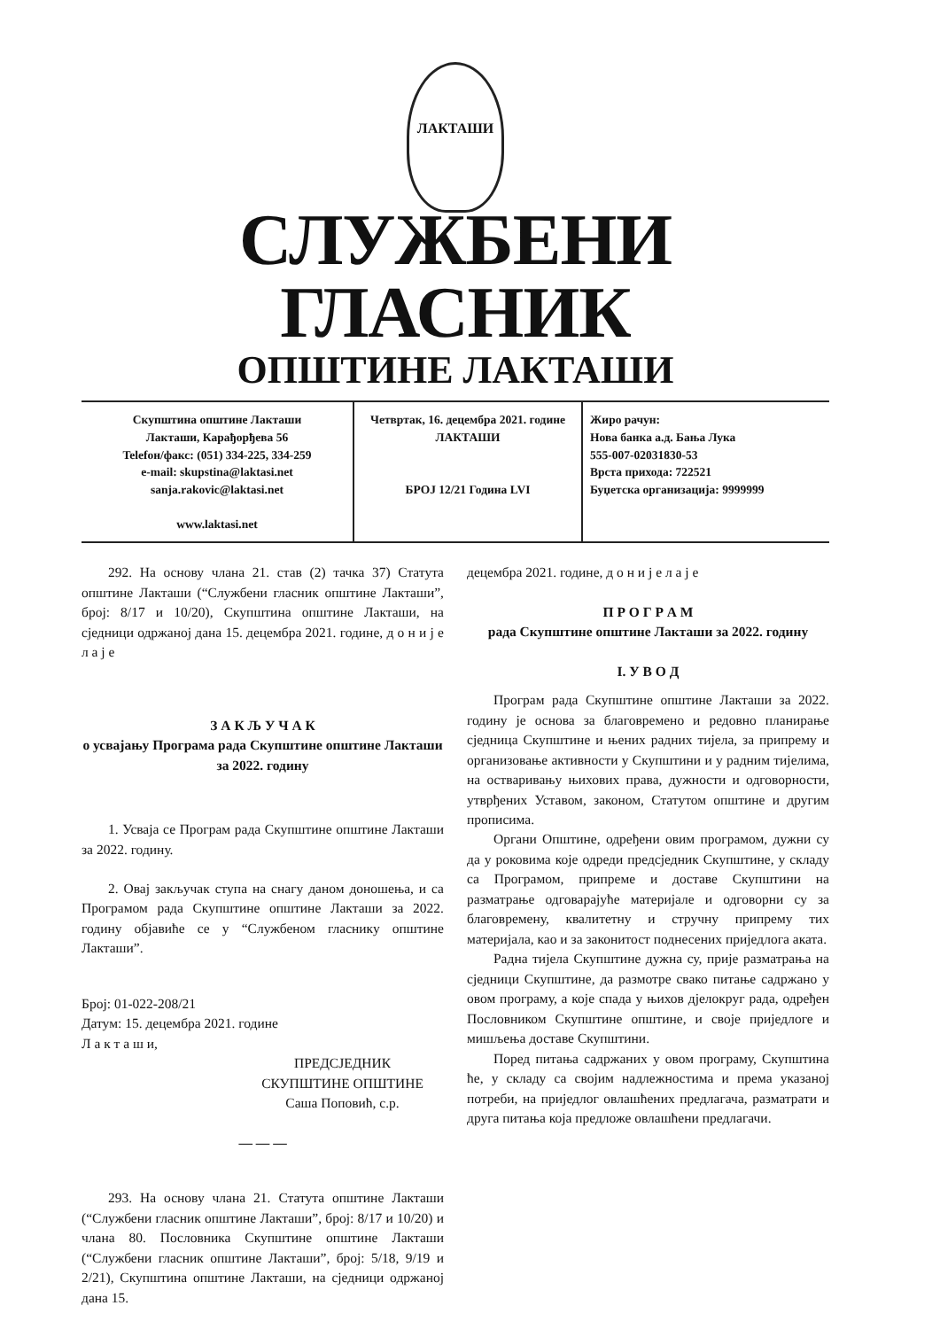ЛАКТАШИ
СЛУЖБЕНИ ГЛАСНИК
ОПШТИНЕ ЛАКТАШИ
Скупштина општине Лакташи
Лакташи, Карађорђева 56
Telefoн/факс: (051) 334-225, 334-259
e-mail: skupstina@laktasi.net
sanja.rakovic@laktasi.net
www.laktasi.net
Четвртак, 16. децембра 2021. године
ЛАКТАШИ
БРОЈ 12/21 Година LVI
Жиро рачун:
Нова банка а.д. Бања Лука
555-007-02031830-53
Врста прихода: 722521
Буџетска организација: 9999999
292. На основу члана 21. став (2) тачка 37) Статута општине Лакташи (“Службени гласник општине Лакташи”, број: 8/17 и 10/20), Скупштина општине Лакташи, на сједници одржаној дана 15. децембра 2021. године, д о н и ј е л а ј е
З А К Љ У Ч А К
о усвајању Програма рада Скупштине општине Лакташи за 2022. годину
1. Усваја се Програм рада Скупштине општине Лакташи за 2022. годину.
2. Овај закључак ступа на снагу даном доношења, и са Програмом рада Скупштине општине Лакташи за 2022. годину објавиће се у “Службеном гласнику општине Лакташи”.
Број: 01-022-208/21
Датум: 15. децембра 2021. године
Л а к т а ш и,
ПРЕДСЈЕДНИК
СКУПШТИНЕ ОПШТИНЕ
Саша Поповић, с.р.
— — —
293. На основу члана 21. Статута општине Лакташи (“Службени гласник општине Лакташи”, број: 8/17 и 10/20) и члана 80. Пословника Скупштине општине Лакташи (“Службени гласник општине Лакташи”, број: 5/18, 9/19 и 2/21), Скупштина општине Лакташи, на сједници одржаној дана 15.
децембра 2021. године, д о н и ј е л а ј е
П Р О Г Р А М
рада Скупштине општине Лакташи за 2022. годину
I. У В О Д
Програм рада Скупштине општине Лакташи за 2022. годину је основа за благовремено и редовно планирање сједница Скупштине и њених радних тијела, за припрему и организовање активности у Скупштини и у радним тијелима, на остваривању њихових права, дужности и одговорности, утврђених Уставом, законом, Статутом општине и другим прописима.
Органи Општине, одређени овим програмом, дужни су да у роковима које одреди предсједник Скупштине, у складу са Програмом, припреме и доставе Скупштини на разматрање одговарајуће материјале и одговорни су за благовремену, квалитетну и стручну припрему тих материјала, као и за законитост поднесених приједлога аката.
Радна тијела Скупштине дужна су, прије разматрања на сједници Скупштине, да размотре свако питање садржано у овом програму, а које спада у њихов дјелокруг рада, одређен Пословником Скупштине општине, и своје приједлоге и мишљења доставе Скупштини.
Поред питања садржаних у овом програму, Скупштина ће, у складу са својим надлежностима и према указаној потреби, на приједлог овлашћених предлагача, разматрати и друга питања која предложе овлашћени предлагачи.